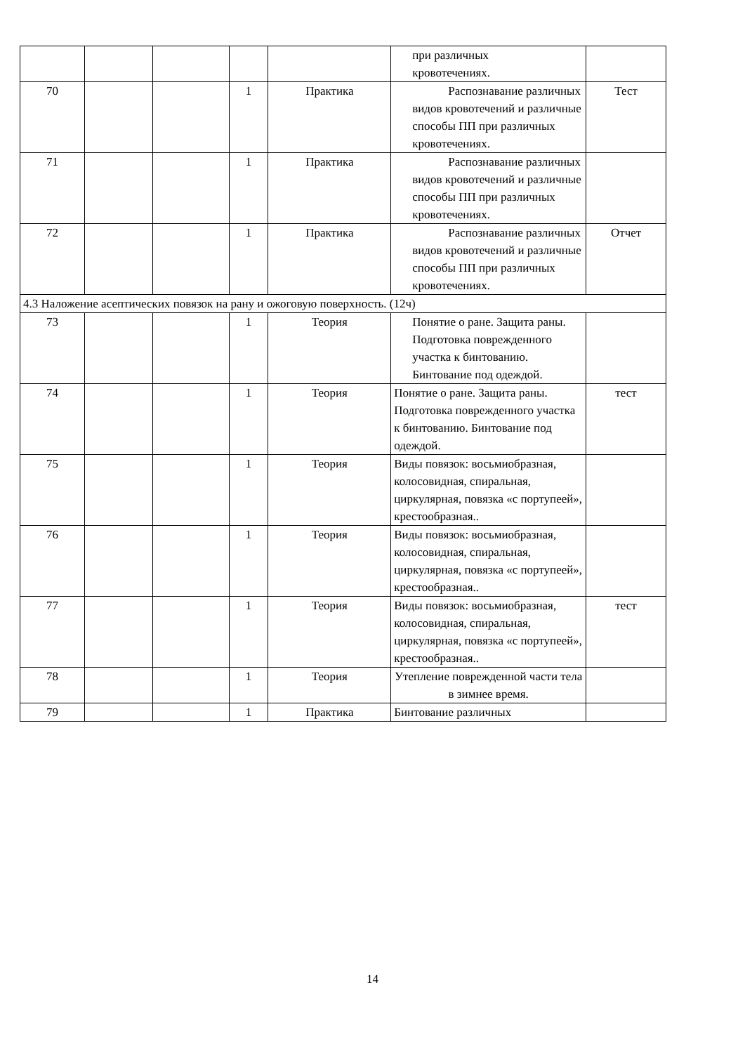| | | | | | при различных кровотечениях. | |
| 70 | | | 1 | Практика | Распознавание различных видов кровотечений и различные способы ПП при различных кровотечениях. | Тест |
| 71 | | | 1 | Практика | Распознавание различных видов кровотечений и различные способы ПП при различных кровотечениях. | |
| 72 | | | 1 | Практика | Распознавание различных видов кровотечений и различные способы ПП при различных кровотечениях. | Отчет |
| 4.3 Наложение асептических повязок на рану и ожоговую поверхность. (12ч) | | | | | | |
| 73 | | | 1 | Теория | Понятие о ране. Защита раны. Подготовка поврежденного участка к бинтованию. Бинтование под одеждой. | |
| 74 | | | 1 | Теория | Понятие о ране. Защита раны. Подготовка поврежденного участка к бинтованию. Бинтование под одеждой. | тест |
| 75 | | | 1 | Теория | Виды повязок: восьмиобразная, колосовидная, спиральная, циркулярная, повязка «с портупеей», крестообразная.. | |
| 76 | | | 1 | Теория | Виды повязок: восьмиобразная, колосовидная, спиральная, циркулярная, повязка «с портупеей», крестообразная.. | |
| 77 | | | 1 | Теория | Виды повязок: восьмиобразная, колосовидная, спиральная, циркулярная, повязка «с портупеей», крестообразная.. | тест |
| 78 | | | 1 | Теория | Утепление поврежденной части тела в зимнее время. | |
| 79 | | | 1 | Практика | Бинтование различных | |
14